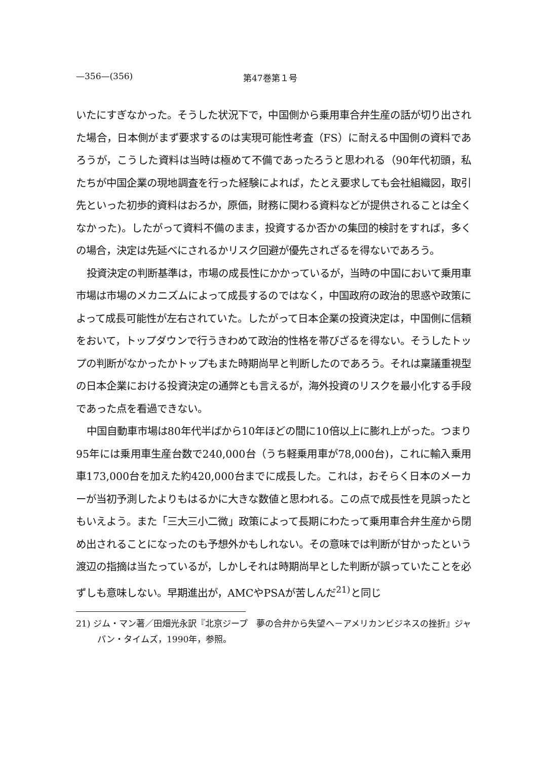—356—(356) 第47巻第１号
いたにすぎなかった。そうした状況下で，中国側から乗用車合弁生産の話が切り出された場合，日本側がまず要求するのは実現可能性考査（FS）に耐える中国側の資料であろうが，こうした資料は当時は極めて不備であったろうと思われる（90年代初頭，私たちが中国企業の現地調査を行った経験によれば，たとえ要求しても会社組織図，取引先といった初歩的資料はおろか，原価，財務に関わる資料などが提供されることは全くなかった)。したがって資料不備のまま，投資するか否かの集団的検討をすれば，多くの場合，決定は先延べにされるかリスク回避が優先されざるを得ないであろう。
投資決定の判断基準は，市場の成長性にかかっているが，当時の中国において乗用車市場は市場のメカニズムによって成長するのではなく，中国政府の政治的思惑や政策によって成長可能性が左右されていた。したがって日本企業の投資決定は，中国側に信頼をおいて，トップダウンで行うきわめて政治的性格を帯びざるを得ない。そうしたトップの判断がなかったかトップもまた時期尚早と判断したのであろう。それは稟議重視型の日本企業における投資決定の通弊とも言えるが，海外投資のリスクを最小化する手段であった点を看過できない。
中国自動車市場は80年代半ばから10年ほどの間に10倍以上に膨れ上がった。つまり95年には乗用車生産台数で240,000台（うち軽乗用車が78,000台)，これに輸入乗用車173,000台を加えた約420,000台までに成長した。これは，おそらく日本のメーカーが当初予測したよりもはるかに大きな数値と思われる。この点で成長性を見誤ったともいえよう。また「三大三小二微」政策によって長期にわたって乗用車合弁生産から閉め出されることになったのも予想外かもしれない。その意味では判断が甘かったという渡辺の指摘は当たっているが，しかしそれは時期尚早とした判断が誤っていたことを必ずしも意味しない。早期進出が，AMCやPSAが苦しんだ<sup>21)</sup>と同じ
21) ジム・マン著／田畑光永訳『北京ジープ　夢の合弁から失望へ－アメリカンビジネスの挫折』ジャパン・タイムズ，1990年，参照。